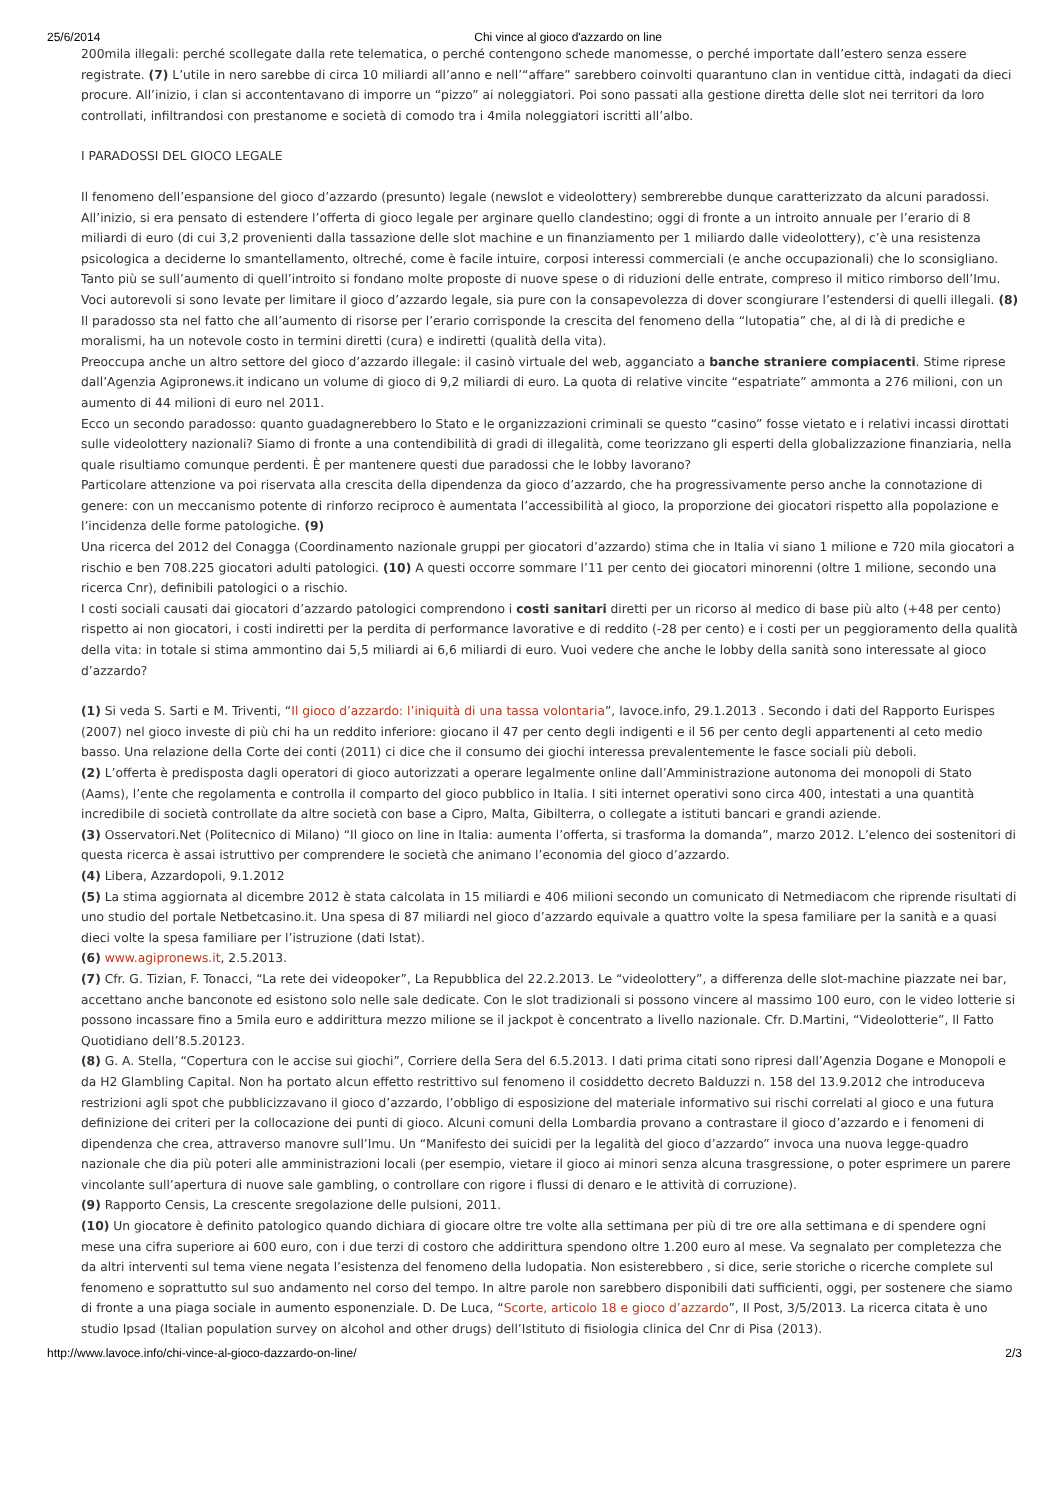25/6/2014 Chi vince al gioco d'azzardo on line
200mila illegali: perché scollegate dalla rete telematica, o perché contengono schede manomesse, o perché importate dall’estero senza essere registrate. (7) L’utile in nero sarebbe di circa 10 miliardi all’anno e nell’“affare” sarebbero coinvolti quarantuno clan in ventidue città, indagati da dieci procure. All’inizio, i clan si accontentavano di imporre un “pizzo” ai noleggiatori. Poi sono passati alla gestione diretta delle slot nei territori da loro controllati, infiltrandosi con prestanome e società di comodo tra i 4mila noleggiatori iscritti all’albo.
I PARADOSSI DEL GIOCO LEGALE
Il fenomeno dell’espansione del gioco d’azzardo (presunto) legale (newslot e videolottery) sembrerebbe dunque caratterizzato da alcuni paradossi. All’inizio, si era pensato di estendere l’offerta di gioco legale per arginare quello clandestino; oggi di fronte a un introito annuale per l’erario di 8 miliardi di euro (di cui 3,2 provenienti dalla tassazione delle slot machine e un finanziamento per 1 miliardo dalle videolottery), c’è una resistenza psicologica a deciderne lo smantellamento, oltreché, come è facile intuire, corposi interessi commerciali (e anche occupazionali) che lo sconsigliano. Tanto più se sull’aumento di quell’introito si fondano molte proposte di nuove spese o di riduzioni delle entrate, compreso il mitico rimborso dell’Imu. Voci autorevoli si sono levate per limitare il gioco d’azzardo legale, sia pure con la consapevolezza di dover scongiurare l’estendersi di quelli illegali. (8) Il paradosso sta nel fatto che all’aumento di risorse per l’erario corrisponde la crescita del fenomeno della “lutopatia” che, al di là di prediche e moralismi, ha un notevole costo in termini diretti (cura) e indiretti (qualità della vita).
Preoccupa anche un altro settore del gioco d’azzardo illegale: il casinò virtuale del web, agganciato a banche straniere compiacenti. Stime riprese dall’Agenzia Agipronews.it indicano un volume di gioco di 9,2 miliardi di euro. La quota di relative vincite “espatriate” ammonta a 276 milioni, con un aumento di 44 milioni di euro nel 2011.
Ecco un secondo paradosso: quanto guadagnerebbero lo Stato e le organizzazioni criminali se questo “casino” fosse vietato e i relativi incassi dirottati sulle videolottery nazionali? Siamo di fronte a una contendibilità di gradi di illegalità, come teorizzano gli esperti della globalizzazione finanziaria, nella quale risultiamo comunque perdenti. È per mantenere questi due paradossi che le lobby lavorano?
Particolare attenzione va poi riservata alla crescita della dipendenza da gioco d’azzardo, che ha progressivamente perso anche la connotazione di genere: con un meccanismo potente di rinforzo reciproco è aumentata l’accessibilità al gioco, la proporzione dei giocatori rispetto alla popolazione e l’incidenza delle forme patologiche. (9)
Una ricerca del 2012 del Conagga (Coordinamento nazionale gruppi per giocatori d’azzardo) stima che in Italia vi siano 1 milione e 720 mila giocatori a rischio e ben 708.225 giocatori adulti patologici. (10) A questi occorre sommare l’11 per cento dei giocatori minorenni (oltre 1 milione, secondo una ricerca Cnr), definibili patologici o a rischio.
I costi sociali causati dai giocatori d’azzardo patologici comprendono i costi sanitari diretti per un ricorso al medico di base più alto (+48 per cento) rispetto ai non giocatori, i costi indiretti per la perdita di performance lavorative e di reddito (-28 per cento) e i costi per un peggioramento della qualità della vita: in totale si stima ammontino dai 5,5 miliardi ai 6,6 miliardi di euro. Vuoi vedere che anche le lobby della sanità sono interessate al gioco d’azzardo?
(1) Si veda S. Sarti e M. Triventi, “Il gioco d’azzardo: l’iniquità di una tassa volontaria”, lavoce.info, 29.1.2013 . Secondo i dati del Rapporto Eurispes (2007) nel gioco investe di più chi ha un reddito inferiore: giocano il 47 per cento degli indigenti e il 56 per cento degli appartenenti al ceto medio basso. Una relazione della Corte dei conti (2011) ci dice che il consumo dei giochi interessa prevalentemente le fasce sociali più deboli.
(2) L’offerta è predisposta dagli operatori di gioco autorizzati a operare legalmente online dall’Amministrazione autonoma dei monopoli di Stato (Aams), l’ente che regolamenta e controlla il comparto del gioco pubblico in Italia. I siti internet operativi sono circa 400, intestati a una quantità incredibile di società controllate da altre società con base a Cipro, Malta, Gibilterra, o collegate a istituti bancari e grandi aziende.
(3) Osservatori.Net (Politecnico di Milano) “Il gioco on line in Italia: aumenta l’offerta, si trasforma la domanda”, marzo 2012. L’elenco dei sostenitori di questa ricerca è assai istruttivo per comprendere le società che animano l’economia del gioco d’azzardo.
(4) Libera, Azzardopoli, 9.1.2012
(5) La stima aggiornata al dicembre 2012 è stata calcolata in 15 miliardi e 406 milioni secondo un comunicato di Netmediacom che riprende risultati di uno studio del portale Netbetcasino.it. Una spesa di 87 miliardi nel gioco d’azzardo equivale a quattro volte la spesa familiare per la sanità e a quasi dieci volte la spesa familiare per l’istruzione (dati Istat).
(6) www.agipronews.it, 2.5.2013.
(7) Cfr. G. Tizian, F. Tonacci, “La rete dei videopoker”, La Repubblica del 22.2.2013. Le “videolottery”, a differenza delle slot-machine piazzate nei bar, accettano anche banconote ed esistono solo nelle sale dedicate. Con le slot tradizionali si possono vincere al massimo 100 euro, con le video lotterie si possono incassare fino a 5mila euro e addirittura mezzo milione se il jackpot è concentrato a livello nazionale. Cfr. D.Martini, “Videolotterie”, Il Fatto Quotidiano dell’8.5.20123.
(8) G. A. Stella, “Copertura con le accise sui giochi”, Corriere della Sera del 6.5.2013. I dati prima citati sono ripresi dall’Agenzia Dogane e Monopoli e da H2 Glambling Capital. Non ha portato alcun effetto restrittivo sul fenomeno il cosiddetto decreto Balduzzi n. 158 del 13.9.2012 che introduceva restrizioni agli spot che pubblicizzavano il gioco d’azzardo, l’obbligo di esposizione del materiale informativo sui rischi correlati al gioco e una futura definizione dei criteri per la collocazione dei punti di gioco. Alcuni comuni della Lombardia provano a contrastare il gioco d’azzardo e i fenomeni di dipendenza che crea, attraverso manovre sull’Imu. Un “Manifesto dei suicidi per la legalità del gioco d’azzardo” invoca una nuova legge-quadro nazionale che dia più poteri alle amministrazioni locali (per esempio, vietare il gioco ai minori senza alcuna trasgressione, o poter esprimere un parere vincolante sull’apertura di nuove sale gambling, o controllare con rigore i flussi di denaro e le attività di corruzione).
(9) Rapporto Censis, La crescente sregolazione delle pulsioni, 2011.
(10) Un giocatore è definito patologico quando dichiara di giocare oltre tre volte alla settimana per più di tre ore alla settimana e di spendere ogni mese una cifra superiore ai 600 euro, con i due terzi di costoro che addirittura spendono oltre 1.200 euro al mese. Va segnalato per completezza che da altri interventi sul tema viene negata l’esistenza del fenomeno della ludopatia. Non esisterebbero , si dice, serie storiche o ricerche complete sul fenomeno e soprattutto sul suo andamento nel corso del tempo. In altre parole non sarebbero disponibili dati sufficienti, oggi, per sostenere che siamo di fronte a una piaga sociale in aumento esponenziale. D. De Luca, “Scorte, articolo 18 e gioco d’azzardo”, Il Post, 3/5/2013. La ricerca citata è uno studio Ipsad (Italian population survey on alcohol and other drugs) dell’Istituto di fisiologia clinica del Cnr di Pisa (2013).
http://www.lavoce.info/chi-vince-al-gioco-dazzardo-on-line/ 2/3